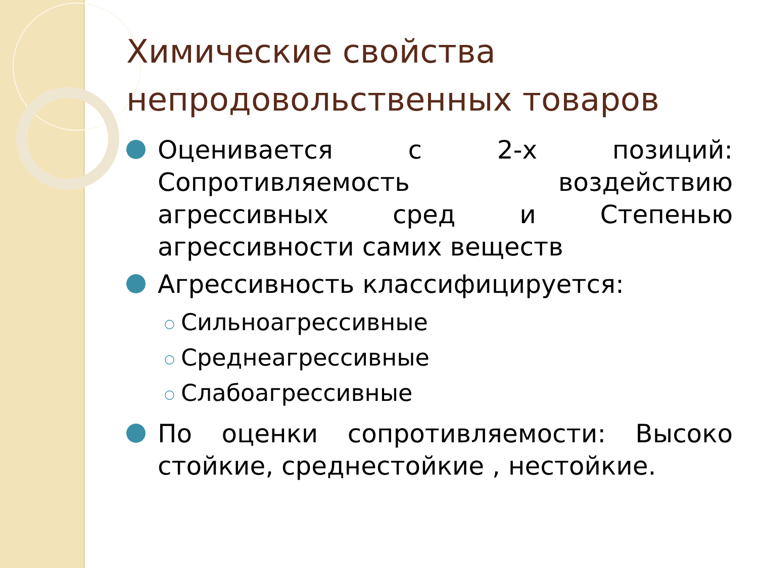Химические свойства непродовольственных товаров
Оценивается с 2-х позиций: Сопротивляемость воздействию агрессивных сред и Степенью агрессивности самих веществ
Агрессивность классифицируется:
○ Сильноагрессивные
○ Среднеагрессивные
○ Слабоагрессивные
По оценки сопротивляемости: Высоко стойкие, среднестойкие , нестойкие.